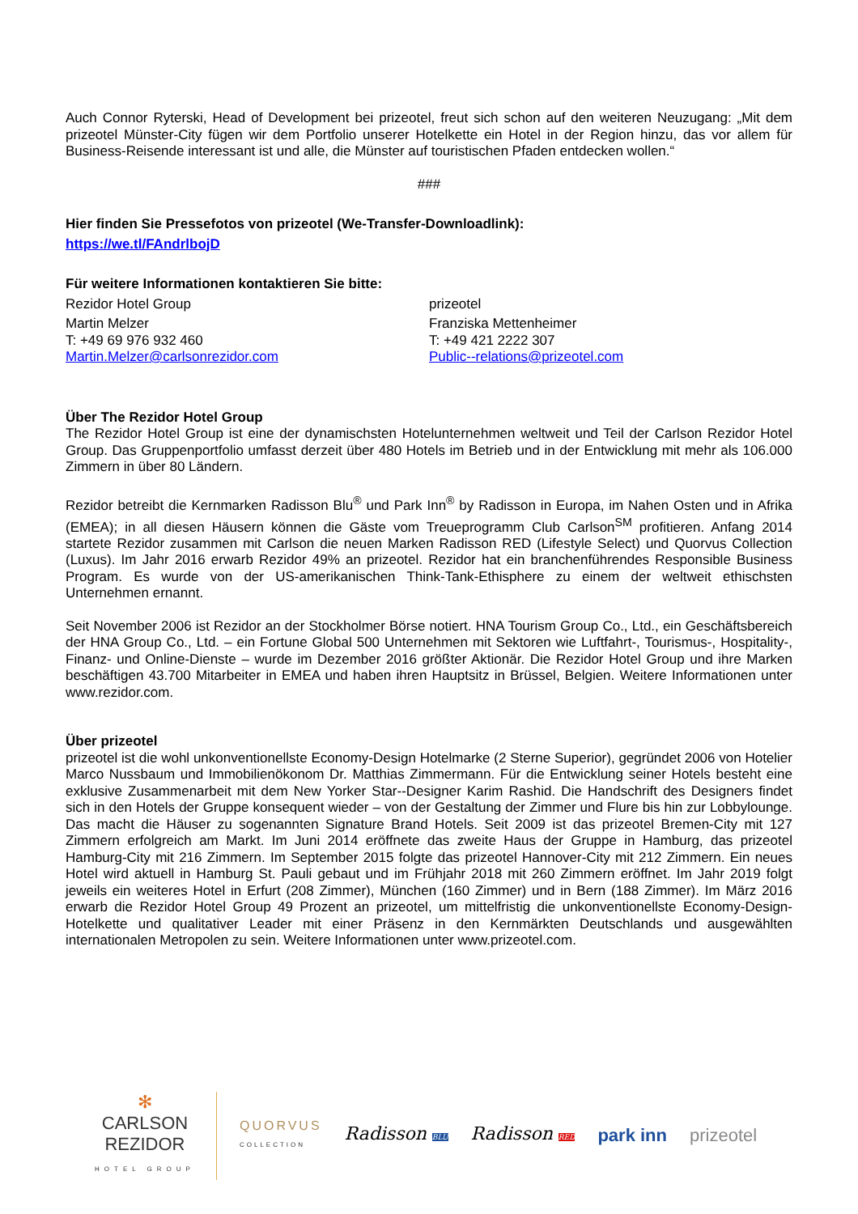Auch Connor Ryterski, Head of Development bei prizeotel, freut sich schon auf den weiteren Neuzugang: „Mit dem prizeotel Münster-City fügen wir dem Portfolio unserer Hotelkette ein Hotel in der Region hinzu, das vor allem für Business-Reisende interessant ist und alle, die Münster auf touristischen Pfaden entdecken wollen.“
###
Hier finden Sie Pressefotos von prizeotel (We-Transfer-Downloadlink):
https://we.tl/FAndrlbojD
Für weitere Informationen kontaktieren Sie bitte:
Rezidor Hotel Group
Martin Melzer
T: +49 69 976 932 460
Martin.Melzer@carlsonrezidor.com
prizeotel
Franziska Mettenheimer
T: +49 421 2222 307
Public--relations@prizeotel.com
Über The Rezidor Hotel Group
The Rezidor Hotel Group ist eine der dynamischsten Hotelunternehmen weltweit und Teil der Carlson Rezidor Hotel Group. Das Gruppenportfolio umfasst derzeit über 480 Hotels im Betrieb und in der Entwicklung mit mehr als 106.000 Zimmern in über 80 Ländern.
Rezidor betreibt die Kernmarken Radisson Blu<sup>®</sup> und Park Inn<sup>®</sup> by Radisson in Europa, im Nahen Osten und in Afrika (EMEA); in all diesen Häusern können die Gäste vom Treueprogramm Club Carlson<sup>SM</sup> profitieren. Anfang 2014 startete Rezidor zusammen mit Carlson die neuen Marken Radisson RED (Lifestyle Select) und Quorvus Collection (Luxus). Im Jahr 2016 erwarb Rezidor 49% an prizeotel. Rezidor hat ein branchenführendes Responsible Business Program. Es wurde von der US-amerikanischen Think-Tank-Ethisphere zu einem der weltweit ethischsten Unternehmen ernannt.
Seit November 2006 ist Rezidor an der Stockholmer Börse notiert. HNA Tourism Group Co., Ltd., ein Geschäftsbereich der HNA Group Co., Ltd. – ein Fortune Global 500 Unternehmen mit Sektoren wie Luftfahrt-, Tourismus-, Hospitality-, Finanz- und Online-Dienste – wurde im Dezember 2016 größter Aktionär. Die Rezidor Hotel Group und ihre Marken beschäftigen 43.700 Mitarbeiter in EMEA und haben ihren Hauptsitz in Brüssel, Belgien. Weitere Informationen unter www.rezidor.com.
Über prizeotel
prizeotel ist die wohl unkonventionellste Economy-Design Hotelmarke (2 Sterne Superior), gegründet 2006 von Hotelier Marco Nussbaum und Immobilienökonom Dr. Matthias Zimmermann. Für die Entwicklung seiner Hotels besteht eine exklusive Zusammenarbeit mit dem New Yorker Star--Designer Karim Rashid. Die Handschrift des Designers findet sich in den Hotels der Gruppe konsequent wieder – von der Gestaltung der Zimmer und Flure bis hin zur Lobbylounge. Das macht die Häuser zu sogenannten Signature Brand Hotels. Seit 2009 ist das prizeotel Bremen-City mit 127 Zimmern erfolgreich am Markt. Im Juni 2014 eröffnete das zweite Haus der Gruppe in Hamburg, das prizeotel Hamburg-City mit 216 Zimmern. Im September 2015 folgte das prizeotel Hannover-City mit 212 Zimmern. Ein neues Hotel wird aktuell in Hamburg St. Pauli gebaut und im Frühjahr 2018 mit 260 Zimmern eröffnet. Im Jahr 2019 folgt jeweils ein weiteres Hotel in Erfurt (208 Zimmer), München (160 Zimmer) und in Bern (188 Zimmer). Im März 2016 erwarb die Rezidor Hotel Group 49 Prozent an prizeotel, um mittelfristig die unkonventionellste Economy-Design-Hotelkette und qualitativer Leader mit einer Präsenz in den Kernmärkten Deutschlands und ausgewählten internationalen Metropolen zu sein. Weitere Informationen unter www.prizeotel.com.
✻
CARLSON
REZIDOR
HOTEL GROUP
QUORVUS
COLLECTION
Radisson BLU
Radisson RED
park inn prizeotel